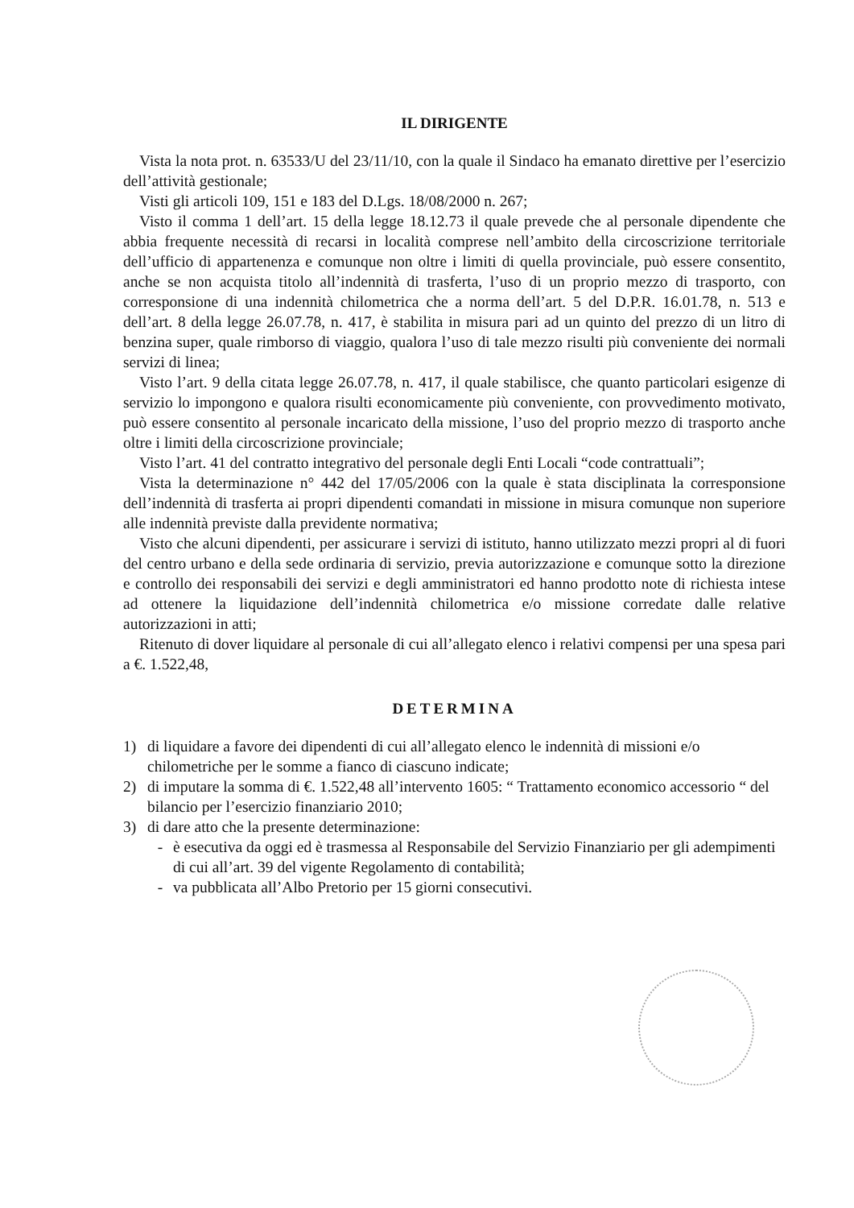IL DIRIGENTE
Vista la nota prot. n. 63533/U del 23/11/10, con la quale il Sindaco ha emanato direttive per l’esercizio dell’attività gestionale;
Visti gli articoli 109, 151 e 183 del D.Lgs. 18/08/2000 n. 267;
Visto il comma 1 dell’art. 15 della legge 18.12.73 il quale prevede che al personale dipendente che abbia frequente necessità di recarsi in località comprese nell’ambito della circoscrizione territoriale dell’ufficio di appartenenza e comunque non oltre i limiti di quella provinciale, può essere consentito, anche se non acquista titolo all’indennità di trasferta, l’uso di un proprio mezzo di trasporto, con corresponsione di una indennità chilometrica che a norma dell’art. 5 del D.P.R. 16.01.78, n. 513 e dell’art. 8 della legge 26.07.78, n. 417, è stabilita in misura pari ad un quinto del prezzo di un litro di benzina super, quale rimborso di viaggio, qualora l’uso di tale mezzo risulti più conveniente dei normali servizi di linea;
Visto l’art. 9 della citata legge 26.07.78, n. 417, il quale stabilisce, che quanto particolari esigenze di servizio lo impongono e qualora risulti economicamente più conveniente, con provvedimento motivato, può essere consentito al personale incaricato della missione, l’uso del proprio mezzo di trasporto anche oltre i limiti della circoscrizione provinciale;
Visto l’art. 41 del contratto integrativo del personale degli Enti Locali “code contrattuali”;
Vista la determinazione n° 442 del 17/05/2006 con la quale è stata disciplinata la corresponsione dell’indennità di trasferta ai propri dipendenti comandati in missione in misura comunque non superiore alle indennità previste dalla previdente normativa;
Visto che alcuni dipendenti, per assicurare i servizi di istituto, hanno utilizzato mezzi propri al di fuori del centro urbano e della sede ordinaria di servizio, previa autorizzazione e comunque sotto la direzione e controllo dei responsabili dei servizi e degli amministratori ed hanno prodotto note di richiesta intese ad ottenere la liquidazione dell’indennità chilometrica e/o missione corredate dalle relative autorizzazioni in atti;
Ritenuto di dover liquidare al personale di cui all’allegato elenco i relativi compensi per una spesa pari a €. 1.522,48,
DETERMINA
1) di liquidare a favore dei dipendenti di cui all’allegato elenco le indennità di missioni e/o chilometriche per le somme a fianco di ciascuno indicate;
2) di imputare la somma di €. 1.522,48 all’intervento 1605: “ Trattamento economico accessorio “ del bilancio per l’esercizio finanziario 2010;
3) di dare atto che la presente determinazione:
- è esecutiva da oggi ed è trasmessa al Responsabile del Servizio Finanziario per gli adempimenti di cui all’art. 39 del vigente Regolamento di contabilità;
- va pubblicata all’Albo Pretorio per 15 giorni consecutivi.